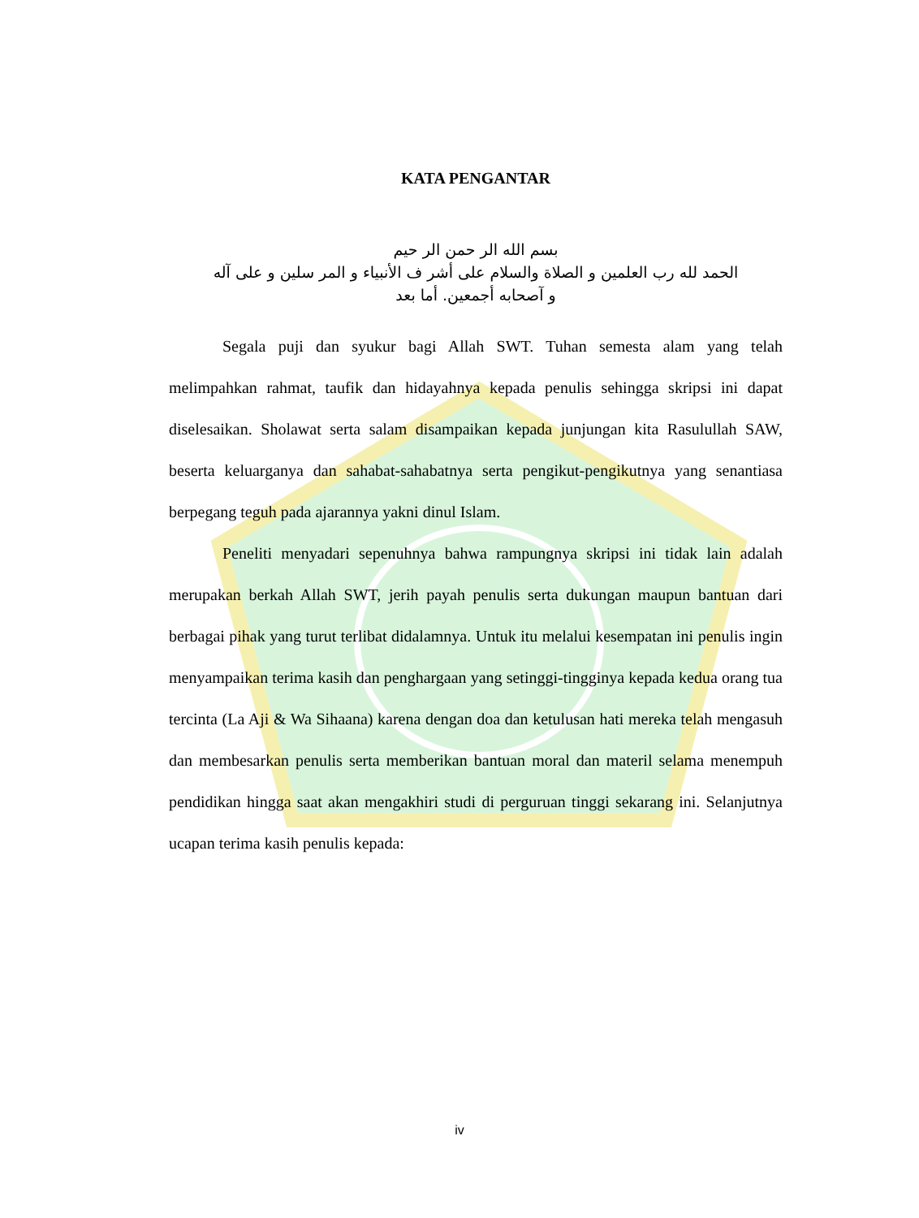KATA PENGANTAR
بسم الله الر حمن الر حيم
الحمد لله رب العلمين و الصلاة والسلام على أشر ف الأنبياء و المر سلين و على آله
و آصحابه أجمعين. أما بعد
Segala puji dan syukur bagi Allah SWT. Tuhan semesta alam yang telah melimpahkan rahmat, taufik dan hidayahnya kepada penulis sehingga skripsi ini dapat diselesaikan. Sholawat serta salam disampaikan kepada junjungan kita Rasulullah SAW, beserta keluarganya dan sahabat-sahabatnya serta pengikut-pengikutnya yang senantiasa berpegang teguh pada ajarannya yakni dinul Islam.
Peneliti menyadari sepenuhnya bahwa rampungnya skripsi ini tidak lain adalah merupakan berkah Allah SWT, jerih payah penulis serta dukungan maupun bantuan dari berbagai pihak yang turut terlibat didalamnya. Untuk itu melalui kesempatan ini penulis ingin menyampaikan terima kasih dan penghargaan yang setinggi-tingginya kepada kedua orang tua tercinta (La Aji & Wa Sihaana) karena dengan doa dan ketulusan hati mereka telah mengasuh dan membesarkan penulis serta memberikan bantuan moral dan materil selama menempuh pendidikan hingga saat akan mengakhiri studi di perguruan tinggi sekarang ini. Selanjutnya ucapan terima kasih penulis kepada:
iv